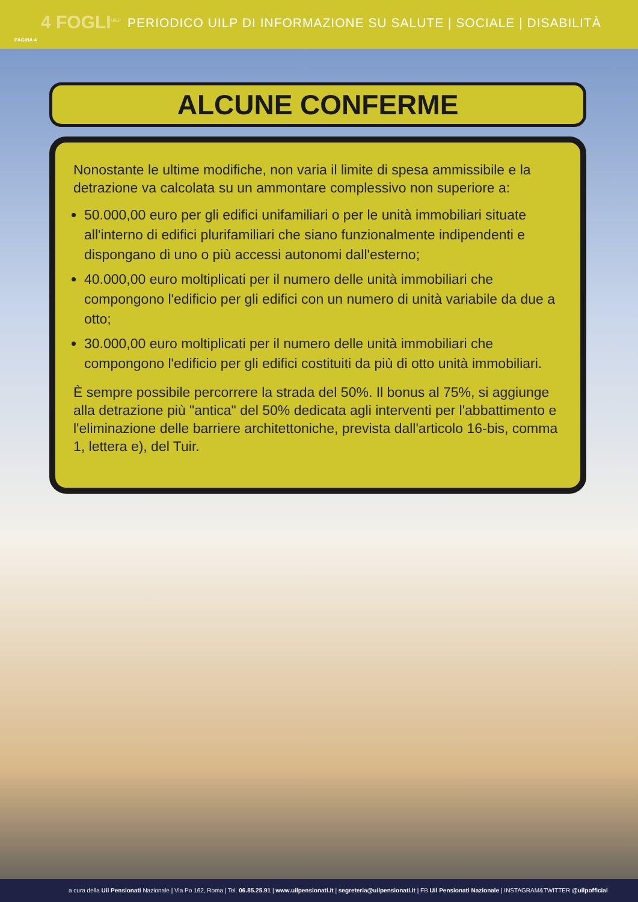4 FOGLI<sup>UILP</sup> PERIODICO UILP DI INFORMAZIONE SU SALUTE | SOCIALE | DISABILITÀ
PAGINA 4
ALCUNE CONFERME
Nonostante le ultime modifiche, non varia il limite di spesa ammissibile e la detrazione va calcolata su un ammontare complessivo non superiore a:
50.000,00 euro per gli edifici unifamiliari o per le unità immobiliari situate all'interno di edifici plurifamiliari che siano funzionalmente indipendenti e dispongano di uno o più accessi autonomi dall'esterno;
40.000,00 euro moltiplicati per il numero delle unità immobiliari che compongono l'edificio per gli edifici con un numero di unità variabile da due a otto;
30.000,00 euro moltiplicati per il numero delle unità immobiliari che compongono l'edificio per gli edifici costituiti da più di otto unità immobiliari.
È sempre possibile percorrere la strada del 50%. Il bonus al 75%, si aggiunge alla detrazione più "antica" del 50% dedicata agli interventi per l'abbattimento e l'eliminazione delle barriere architettoniche, prevista dall'articolo 16-bis, comma 1, lettera e), del Tuir.
a cura della Uil Pensionati Nazionale | Via Po 162, Roma | Tel. 06.85.25.91 | www.uilpensionati.it | segreteria@uilpensionati.it | FB Uil Pensionati Nazionale | INSTAGRAM&TWITTER @uilpofficial